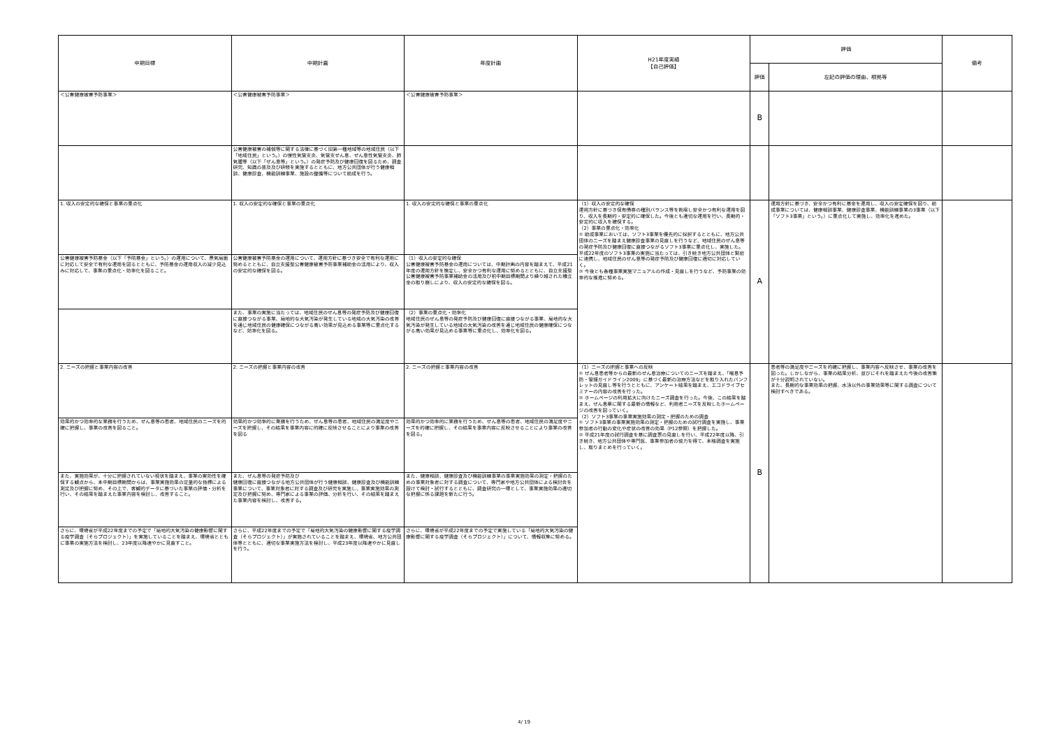| 中期目標 | 中期計画 | 年度計画 | H21年度実績 【自己評価】 | 評価 | | 備考 |
| --- | --- | --- | --- | --- | --- | --- |
| | | | | 評価 | 左記の評価の理由、根拠等 | |
| ＜公害健康被害予防事業＞ | ＜公害健康被害予防事業＞ | ＜公害健康被害予防事業＞ | | B | | |
| | 公害健康被害の補償等に関する法律に基づく旧第一種地域等の地域住民（以下「地域住民」という。）の慢性気管支炎、気管支ぜん息、ぜん息性気管支炎、肺気腫等（以下「ぜん息等」という。）の発症予防及び健康回復を図るため、調査研究、知識の普及及び研修を実施するとともに、地方公共団体が行う健康相談、健康診査、機能訓練事業、施設の整備等について助成を行う。 | | | | | |
| 1. 収入の安定的な確保と事業の重点化 | 1. 収入の安定的な確保と事業の重点化 | 1. 収入の安定的な確保と事業の重点化 | （1）収入の安定的な確保 運用方針に基づき保有債券の種別バランス等を勘案し安全かつ有利な運用を図り、収入を長期的・安定的に確保した。今後とも適切な運用を行い、長期的・安定的に収入を確保する。 （2）事業の重点化・効率化 ① 助成事業においては、ソフト3事業を優先的に採択するとともに、地方公共団体のニーズを踏まえ健康診査事業の見直しを行うなど、地域住民のぜん息等の発症予防及び健康回復に直接つながるソフト3事業に重点化し、実施した。 平成22年度のソフト3事業の実施に当たっては、引き続き地方公共団体と緊密に連携し、地域住民のぜん息等の発症予防及び健康回復に適切に対応していく。 ② 今後とも各種事業実施マニュアルの作成・見直しを行うなど、予防事業の効率的な推進に努める。 | A | 運用方針に基づき、安全かつ有利に基金を運用し、収入の安定確保を図り、助成事業については、健康相談事業、健康診査事業、機能訓練事業の3事業（以下「ソフト3事業」という。）に重点化して実施し、効率化を進めた。 | |
| 公害健康被害予防基金（以下「予防基金」という。）の運用について、景気局面に対応して安全で有利な運用を図るとともに、予防基金の運用収入の減少見込みに対応して、事業の重点化・効率化を図ること。 | 公害健康被害予防基金の運用について、運用方針に基づき安全で有利な運用に努めるとともに、自立支援型公害健康被害予防事業補助金の活用により、収入の安定的な確保を図る。 | （1）収入の安定的な確保 公害健康被害予防基金の運用については、中期計画の内容を踏まえて、平成21年度の運用方針を策定し、安全かつ有利な運用に努めるとともに、自立支援型公害健康被害予防事業補助金の活用及び前中期目標期間より繰り越された積立金の取り崩しにより、収入の安定的な確保を図る。 | | | | |
| | また、事業の実施に当たっては、地域住民のぜん息等の発症予防及び健康回復に直接つながる事業、局地的な大気汚染が発生している地域の大気汚染の改善を通じ地域住民の健康確保につながる高い効果が見込める事業等に重点化するなど、効率化を図る。 | （2）事業の重点化・効率化 地域住民のぜん息等の発症予防及び健康回復に直接つながる事業、局地的な大気汚染が発生している地域の大気汚染の改善を通じ地域住民の健康確保につながる高い効果が見込める事業等に重点化し、効率化を図る。 | | | | |
| 2. ニーズの把握と事業内容の改善 | 2. ニーズの把握と事業内容の改善 | 2. ニーズの把握と事業内容の改善 | （1）ニーズの把握と事業への反映 ① ぜん息患者等からの最新のぜん息治療についてのニーズを踏まえ、「喘息予防・管理ガイドライン2009」に基づく最新の治療方法などを取り入れたパンフレットの見直し等を行うとともに、アンケート結果を踏まえ、エコドライブセミナーの内容の改善を行った。 ② ホームページの利用拡大に向けたニーズ調査を行った。今後、この結果を踏まえ、ぜん息薬に関する最新の情報など、利用者ニーズを反映したホームページの改善を図っていく。 （2）ソフト3事業の事業実施効果の測定・把握のための調査 ① ソフト3事業の事業実施効果の測定・把握のための試行調査を実施し、事業参加者の行動の変化や症状の改善の効果（P12参照）を把握した。 ② 平成21年度の試行調査を基に調査票の見直しを行い、平成22年度以降、引き続き、地方公共団体や専門医、事業参加者の協力を得て、本格調査を実施し、取りまとめを行っていく。 | B | 患者等の満足度やニーズを的確に把握し、事業内容へ反映させ、事業の改善を図った。しかしながら、事業の結果分析、並びにそれを踏まえた今後の改善策が十分説明されていない。 また、長期的な事業効果の把握、水泳以外の事業効果等に関する調査について検討すべきである。 | |
| 効果的かつ効率的な業務を行うため、ぜん息等の患者、地域住民のニーズを的確に把握し、事業の改善を図ること。 | 効果的かつ効率的に業務を行うため、ぜん息等の患者、地域住民の満足度やニーズを把握し、その結果を事業内容に的確に反映させることにより事業の改善を図る | 効果的かつ効率的に業務を行うため、ぜん息等の患者、地域住民の満足度やニーズを的確に把握し、その結果を事業内容に反映させることにより事業の改善を図る。 | | | | |
| また、実施効果が、十分に把握されていない現状を踏まえ、事業の実効性を確保する観点から、本中期目標期間からは、事業実施効果の定量的な指標による測定及び把握に努め、その上で、客観的データに基づいた事業の評価・分析を行い、その結果を踏まえた事業内容を検討し、改善すること。 | また、ぜん息等の発症予防及び 健康回復に直接つながる地方公共団体が行う健康相談、健康診査及び機能訓練事業について、事業対象者に対する調査及び研究を実施し、事業実施効果の測定及び把握に努め、専門家による事業の評価、分析を行い、その結果を踏まえた事業内容を検討し、改善する。 | また、健康相談、健康診査及び機能訓練事業の事業実施効果の測定・把握のための事業対象者に対する調査について、専門家や地方公共団体による検討会を設けて検討・試行するとともに、調査研究の一環として、事業実施効果の適切な把握に係る課題を新たに行う。 | | | | |
| さらに、環境省が平成22年度までの予定で「局地的大気汚染の健康影響に関する疫学調査（そらプロジェクト）」を実施していることを踏まえ、環境省とともに事業の実施方法を検討し、23年度以降速やかに見直すこと。 | さらに、平成22年度までの予定で「局地的大気汚染の健康影響に関する疫学調査（そらプロジェクト）」が実施されていることを踏まえ、環境省、地方公共団体等とともに、適切な事業実施方法を検討し、平成23年度以降速やかに見直しを行う。 | さらに、環境省が平成22年度までの予定で実施している「局地的大気汚染の健康影響に関する疫学調査（そらプロジェクト）」について、情報収集に努める。 | | | | |
4/ 19